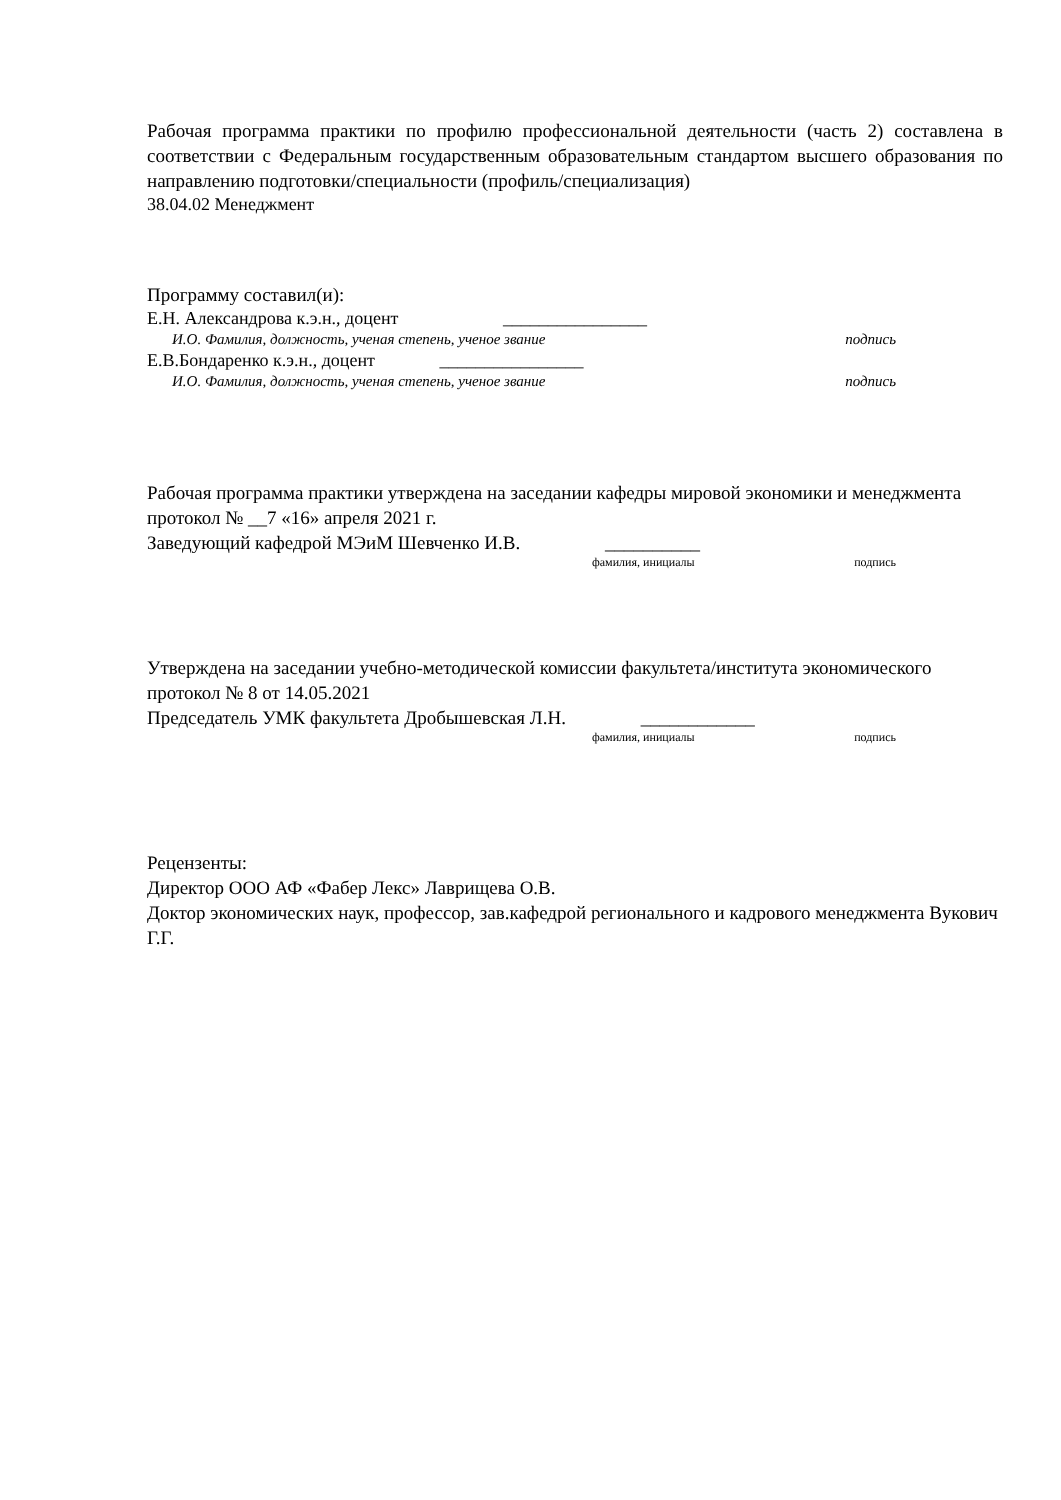Рабочая программа практики по профилю профессиональной деятельности (часть 2) составлена в соответствии с Федеральным государственным образовательным стандартом высшего образования по направлению подготовки/специальности (профиль/специализация)
38.04.02 Менеджмент
Программу составил(и):
Е.Н. Александрова к.э.н., доцент ________________
И.О. Фамилия, должность, ученая степень, ученое звание подпись
Е.В.Бондаренко к.э.н., доцент ________________
И.О. Фамилия, должность, ученая степень, ученое звание подпись
Рабочая программа практики утверждена на заседании кафедры мировой экономики и менеджмента
протокол № __7 «16» апреля 2021 г.
Заведующий кафедрой МЭиМ Шевченко И.В. __________
фамилия, инициалы подпись
Утверждена на заседании учебно-методической комиссии факультета/института экономического
протокол № 8 от 14.05.2021
Председатель УМК факультета Дробышевская Л.Н. ____________
фамилия, инициалы подпись
Рецензенты:
Директор ООО АФ «Фабер Лекс» Лаврищева О.В.
Доктор экономических наук, профессор, зав.кафедрой регионального и кадрового менеджмента Вукович Г.Г.